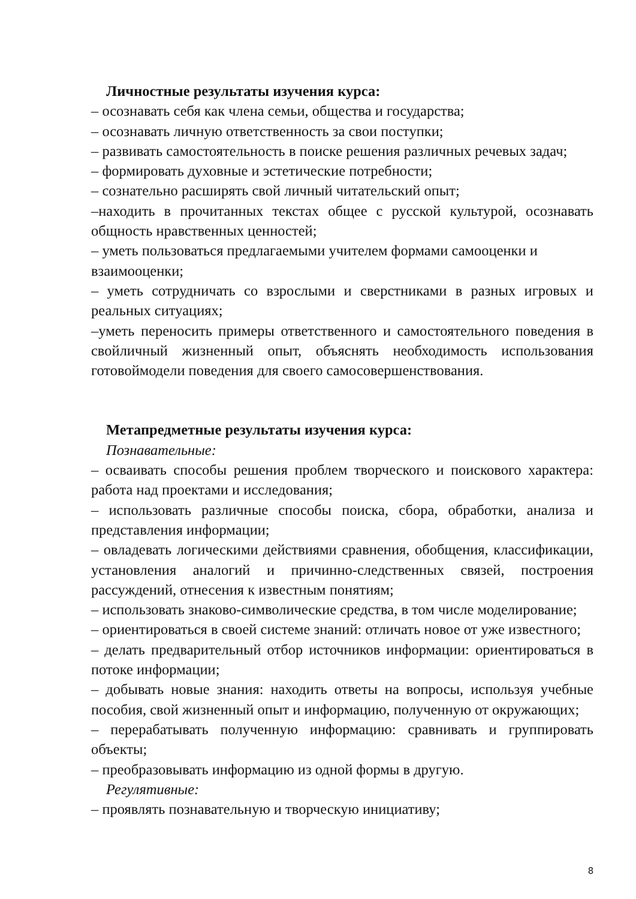Личностные результаты изучения курса:
– осознавать себя как члена семьи, общества и государства;
– осознавать личную ответственность за свои поступки;
– развивать самостоятельность в поиске решения различных речевых задач;
– формировать духовные и эстетические потребности;
– сознательно расширять свой личный читательский опыт;
–находить в прочитанных текстах общее с русской культурой, осознавать общность нравственных ценностей;
– уметь пользоваться предлагаемыми учителем формами самооценки и взаимооценки;
– уметь сотрудничать со взрослыми и сверстниками в разных игровых и реальных ситуациях;
–уметь переносить примеры ответственного и самостоятельного поведения в свойличный жизненный опыт, объяснять необходимость использования готовоймодели поведения для своего самосовершенствования.
Метапредметные результаты изучения курса:
Познавательные:
– осваивать способы решения проблем творческого и поискового характера: работа над проектами и исследования;
– использовать различные способы поиска, сбора, обработки, анализа и представления информации;
– овладевать логическими действиями сравнения, обобщения, классификации, установления аналогий и причинно-следственных связей, построения рассуждений, отнесения к известным понятиям;
– использовать знаково-символические средства, в том числе моделирование;
– ориентироваться в своей системе знаний: отличать новое от уже известного;
– делать предварительный отбор источников информации: ориентироваться в потоке информации;
– добывать новые знания: находить ответы на вопросы, используя учебные пособия, свой жизненный опыт и информацию, полученную от окружающих;
– перерабатывать полученную информацию: сравнивать и группировать объекты;
– преобразовывать информацию из одной формы в другую.
Регулятивные:
– проявлять познавательную и творческую инициативу;
8